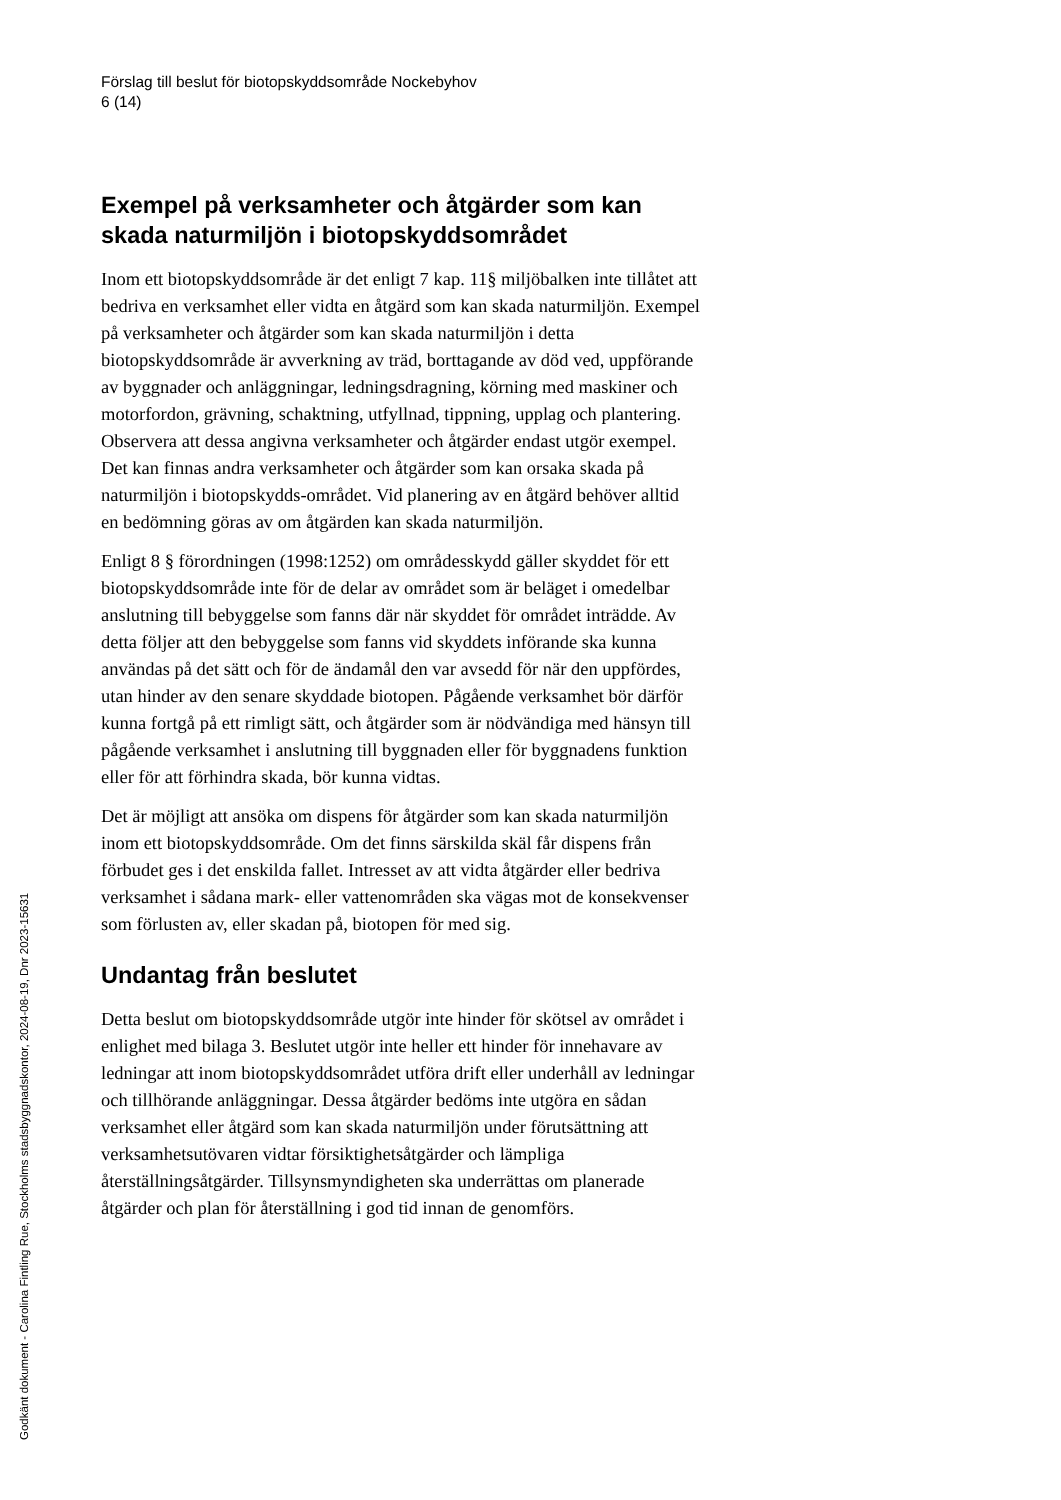Förslag till beslut för biotopskyddsområde Nockebyhov
6 (14)
Exempel på verksamheter och åtgärder som kan skada naturmiljön i biotopskyddsområdet
Inom ett biotopskyddsområde är det enligt 7 kap. 11§ miljöbalken inte tillåtet att bedriva en verksamhet eller vidta en åtgärd som kan skada naturmiljön. Exempel på verksamheter och åtgärder som kan skada naturmiljön i detta biotopskyddsområde är avverkning av träd, borttagande av död ved, uppförande av byggnader och anläggningar, ledningsdragning, körning med maskiner och motorfordon, grävning, schaktning, utfyllnad, tippning, upplag och plantering. Observera att dessa angivna verksamheter och åtgärder endast utgör exempel. Det kan finnas andra verksamheter och åtgärder som kan orsaka skada på naturmiljön i biotopskydds-området. Vid planering av en åtgärd behöver alltid en bedömning göras av om åtgärden kan skada naturmiljön.
Enligt 8 § förordningen (1998:1252) om områdesskydd gäller skyddet för ett biotopskyddsområde inte för de delar av området som är beläget i omedelbar anslutning till bebyggelse som fanns där när skyddet för området inträdde. Av detta följer att den bebyggelse som fanns vid skyddets införande ska kunna användas på det sätt och för de ändamål den var avsedd för när den uppfördes, utan hinder av den senare skyddade biotopen. Pågående verksamhet bör därför kunna fortgå på ett rimligt sätt, och åtgärder som är nödvändiga med hänsyn till pågående verksamhet i anslutning till byggnaden eller för byggnadens funktion eller för att förhindra skada, bör kunna vidtas.
Det är möjligt att ansöka om dispens för åtgärder som kan skada naturmiljön inom ett biotopskyddsområde. Om det finns särskilda skäl får dispens från förbudet ges i det enskilda fallet. Intresset av att vidta åtgärder eller bedriva verksamhet i sådana mark- eller vattenområden ska vägas mot de konsekvenser som förlusten av, eller skadan på, biotopen för med sig.
Undantag från beslutet
Detta beslut om biotopskyddsområde utgör inte hinder för skötsel av området i enlighet med bilaga 3. Beslutet utgör inte heller ett hinder för innehavare av ledningar att inom biotopskyddsområdet utföra drift eller underhåll av ledningar och tillhörande anläggningar. Dessa åtgärder bedöms inte utgöra en sådan verksamhet eller åtgärd som kan skada naturmiljön under förutsättning att verksamhetsutövaren vidtar försiktighetsåtgärder och lämpliga återställningsåtgärder. Tillsynsmyndigheten ska underrättas om planerade åtgärder och plan för återställning i god tid innan de genomförs.
Godkänt dokument - Carolina Fintling Rue, Stockholms stadsbyggnadskontor, 2024-08-19, Dnr 2023-15631